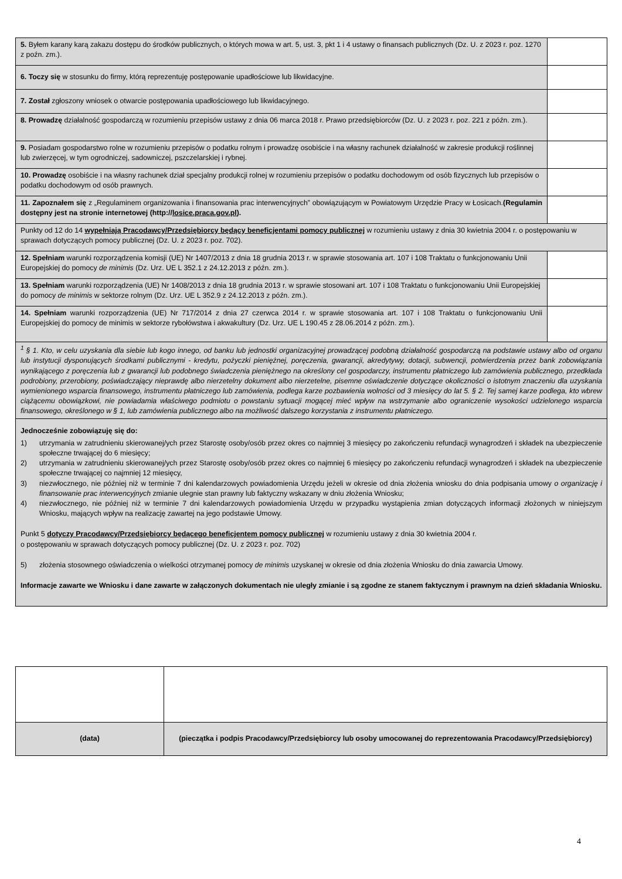| 5. Byłem karany karą zakazu dostępu do środków publicznych, o których mowa w art. 5, ust. 3, pkt 1 i 4 ustawy o finansach publicznych (Dz. U. z 2023 r. poz. 1270 z poźn. zm.). | |
| 6. Toczy się w stosunku do firmy, którą reprezentuję postępowanie upadłościowe lub likwidacyjne. | |
| 7. Został zgłoszony wniosek o otwarcie postępowania upadłościowego lub likwidacyjnego. | |
| 8. Prowadzę działalność gospodarczą w rozumieniu przepisów ustawy z dnia 06 marca 2018 r. Prawo przedsiębiorców (Dz. U. z 2023 r. poz. 221 z późn. zm.). | |
| 9. Posiadam gospodarstwo rolne w rozumieniu przepisów o podatku rolnym i prowadzę osobiście i na własny rachunek działalność w zakresie produkcji roślinnej lub zwierzęcej, w tym ogrodniczej, sadowniczej, pszczelarskiej i rybnej. | |
| 10. Prowadzę osobiście i na własny rachunek dział specjalny produkcji rolnej w rozumieniu przepisów o podatku dochodowym od osób fizycznych lub przepisów o podatku dochodowym od osób prawnych. | |
| 11. Zapoznałem się z „Regulaminem organizowania i finansowania prac interwencyjnych” obowiązującym w Powiatowym Urzędzie Pracy w Łosicach. (Regulamin dostępny jest na stronie internetowej (http:// losice.praca.gov.pl ). | |
| Punkty od 12 do 14 wypełniają Pracodawcy/Przedsiębiorcy będący beneficjentami pomocy publicznej w rozumieniu ustawy z dnia 30 kwietnia 2004 r. o postępowaniu w sprawach dotyczących pomocy publicznej (Dz. U. z 2023 r. poz. 702). | |
| 12. Spełniam warunki rozporządzenia komisji (UE) Nr 1407/2013 z dnia 18 grudnia 2013 r. w sprawie stosowania art. 107 i 108 Traktatu o funkcjonowaniu Unii Europejskiej do pomocy de minimis (Dz. Urz. UE L 352.1 z 24.12.2013 z późn. zm.). | |
| 13. Spełniam warunki rozporządzenia (UE) Nr 1408/2013 z dnia 18 grudnia 2013 r. w sprawie stosowani art. 107 i 108 Traktatu o funkcjonowaniu Unii Europejskiej do pomocy de minimis w sektorze rolnym (Dz. Urz. UE L 352.9 z 24.12.2013 z późn. zm.). | |
| 14. Spełniam warunki rozporządzenia (UE) Nr 717/2014 z dnia 27 czerwca 2014 r. w sprawie stosowania art. 107 i 108 Traktatu o funkcjonowaniu Unii Europejskiej do pomocy de minimis w sektorze rybołówstwa i akwakultury (Dz. Urz. UE L 190.45 z 28.06.2014 z późn. zm.). | |
| <sup>1</sup> § 1. Kto, w celu uzyskania dla siebie lub kogo innego, od banku lub jednostki organizacyjnej prowadzącej podobną działalność gospodarczą na podstawie ustawy albo od organu lub instytucji dysponujących środkami publicznymi - kredytu, pożyczki pieniężnej, poręczenia, gwarancji, akredytywy, dotacji, subwencji, potwierdzenia przez bank zobowiązania wynikającego z poręczenia lub z gwarancji lub podobnego świadczenia pieniężnego na określony cel gospodarczy, instrumentu płatniczego lub zamówienia publicznego, przedkłada podrobiony, przerobiony, poświadczający nieprawdę albo nierzetelny dokument albo nierzetelne, pisemne oświadczenie dotyczące okoliczności o istotnym znaczeniu dla uzyskania wymienionego wsparcia finansowego, instrumentu płatniczego lub zamówienia, podlega karze pozbawienia wolności od 3 miesięcy do lat 5. § 2. Tej samej karze podlega, kto wbrew ciążącemu obowiązkowi, nie powiadamia właściwego podmiotu o powstaniu sytuacji mogącej mieć wpływ na wstrzymanie albo ograniczenie wysokości udzielonego wsparcia finansowego, określonego w § 1, lub zamówienia publicznego albo na możliwość dalszego korzystania z instrumentu płatniczego. | |
| Jednocześnie zobowiązuję się do: 1) utrzymania w zatrudnieniu skierowanej/ych przez Starostę osoby/osób przez okres co najmniej 3 miesięcy po zakończeniu refundacji wynagrodzeń i składek na ubezpieczenie społeczne trwającej do 6 miesięcy; 2) utrzymania w zatrudnieniu skierowanej/ych przez Starostę osoby/osób przez okres co najmniej 6 miesięcy po zakończeniu refundacji wynagrodzeń i składek na ubezpieczenie społeczne trwającej co najmniej 12 miesięcy, 3) niezwłocznego, nie później niż w terminie 7 dni kalendarzowych powiadomienia Urzędu jeżeli w okresie od dnia złożenia wniosku do dnia podpisania umowy o organizację i finansowanie prac interwencyjnych zmianie ulegnie stan prawny lub faktyczny wskazany w dniu złożenia Wniosku; 4) niezwłocznego, nie później niż w terminie 7 dni kalendarzowych powiadomienia Urzędu w przypadku wystąpienia zmian dotyczących informacji złożonych w niniejszym Wniosku, mających wpływ na realizację zawartej na jego podstawie Umowy. Punkt 5 dotyczy Pracodawcy/Przedsiębiorcy będącego beneficjentem pomocy publicznej w rozumieniu ustawy z dnia 30 kwietnia 2004 r. o postępowaniu w sprawach dotyczących pomocy publicznej (Dz. U. z 2023 r. poz. 702) 5) złożenia stosownego oświadczenia o wielkości otrzymanej pomocy de minimis uzyskanej w okresie od dnia złożenia Wniosku do dnia zawarcia Umowy. Informacje zawarte we Wniosku i dane zawarte w załączonych dokumentach nie uległy zmianie i są zgodne ze stanem faktycznym i prawnym na dzień składania Wniosku. | |
| (data) | (pieczątka i podpis Pracodawcy/Przedsiębiorcy lub osoby umocowanej do reprezentowania Pracodawcy/Przedsiębiorcy) |
4